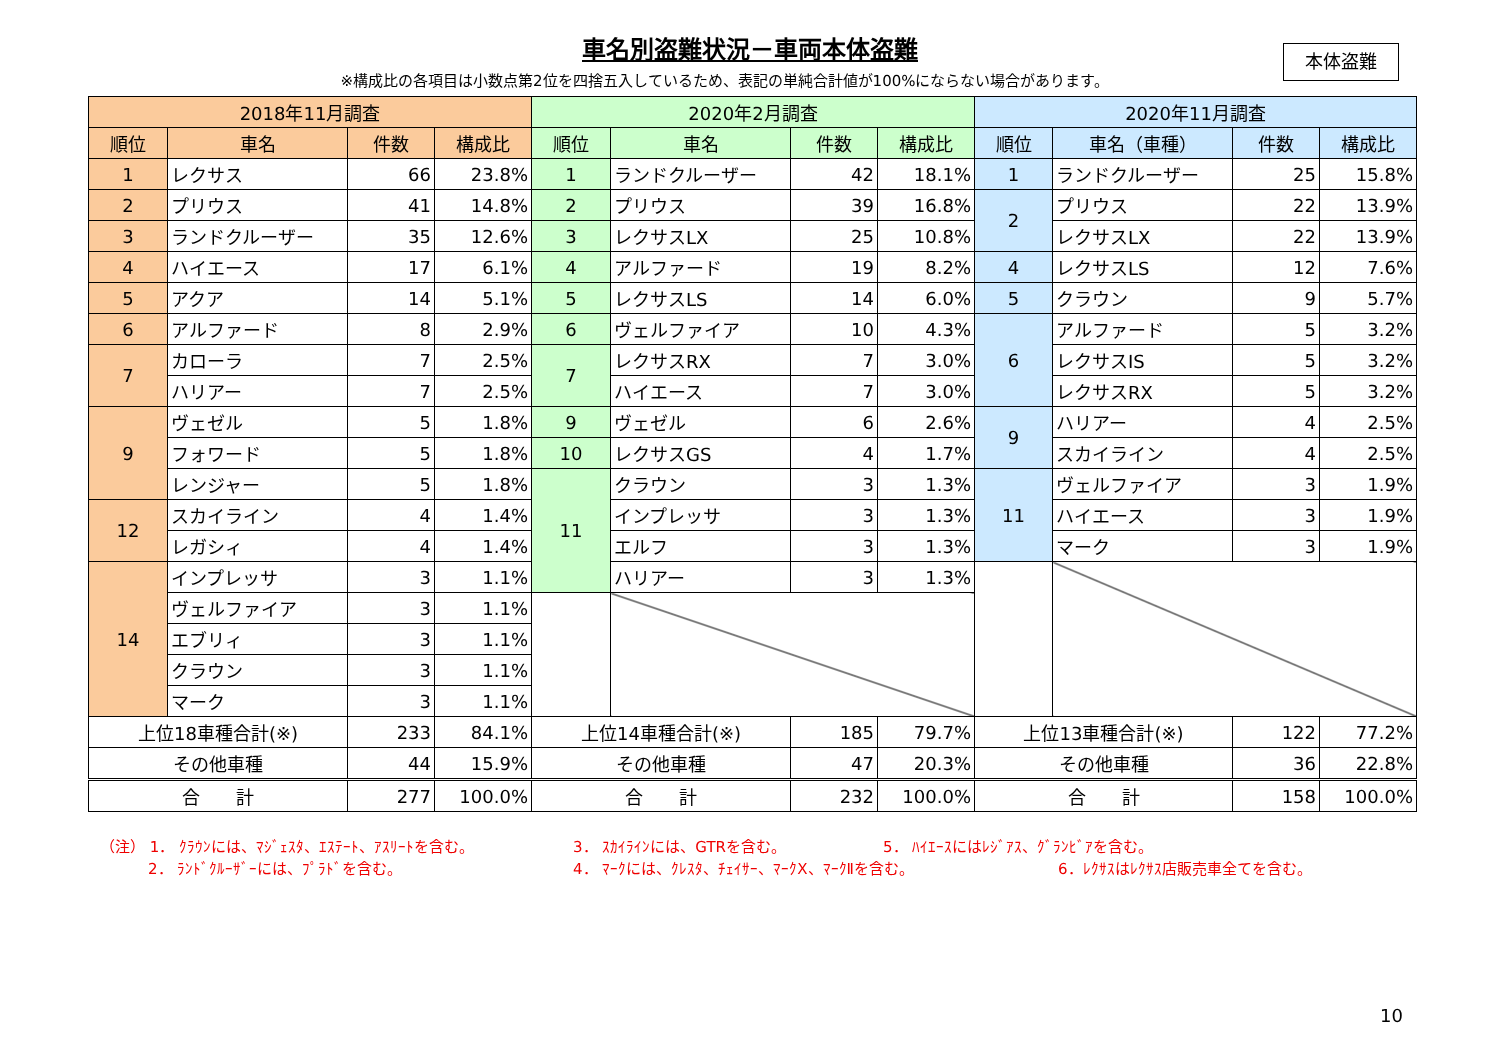車名別盗難状況－車両本体盗難
※構成比の各項目は小数点第2位を四捨五入しているため、表記の単純合計値が100%にならない場合があります。
本体盗難
| 2018年11月調査 | | | | 2020年2月調査 | | | | 2020年11月調査 | | | |
| --- | --- | --- | --- | --- | --- | --- | --- | --- | --- | --- | --- |
| 順位 | 車名 | 件数 | 構成比 | 順位 | 車名 | 件数 | 構成比 | 順位 | 車名（車種） | 件数 | 構成比 |
| 1 | レクサス | 66 | 23.8% | 1 | ランドクルーザー | 42 | 18.1% | 1 | ランドクルーザー | 25 | 15.8% |
| 2 | プリウス | 41 | 14.8% | 2 | プリウス | 39 | 16.8% | 2 | プリウス | 22 | 13.9% |
| 3 | ランドクルーザー | 35 | 12.6% | 3 | レクサスLX | 25 | 10.8% | | レクサスLX | 22 | 13.9% |
| 4 | ハイエース | 17 | 6.1% | 4 | アルファード | 19 | 8.2% | 4 | レクサスLS | 12 | 7.6% |
| 5 | アクア | 14 | 5.1% | 5 | レクサスLS | 14 | 6.0% | 5 | クラウン | 9 | 5.7% |
| 6 | アルファード | 8 | 2.9% | 6 | ヴェルファイア | 10 | 4.3% | 6 | アルファード | 5 | 3.2% |
| 7 | カローラ | 7 | 2.5% | 7 | レクサスRX | 7 | 3.0% | | レクサスIS | 5 | 3.2% |
| | ハリアー | 7 | 2.5% | | ハイエース | 7 | 3.0% | | レクサスRX | 5 | 3.2% |
| 9 | ヴェゼル | 5 | 1.8% | 9 | ヴェゼル | 6 | 2.6% | 9 | ハリアー | 4 | 2.5% |
| | フォワード | 5 | 1.8% | 10 | レクサスGS | 4 | 1.7% | | スカイライン | 4 | 2.5% |
| | レンジャー | 5 | 1.8% | 11 | クラウン | 3 | 1.3% | 11 | ヴェルファイア | 3 | 1.9% |
| 12 | スカイライン | 4 | 1.4% | | インプレッサ | 3 | 1.3% | | ハイエース | 3 | 1.9% |
| | レガシィ | 4 | 1.4% | | エルフ | 3 | 1.3% | | マーク | 3 | 1.9% |
| 14 | インプレッサ | 3 | 1.1% | | ハリアー | 3 | 1.3% | | | | |
| | ヴェルファイア | 3 | 1.1% | | | | | | | | |
| | エブリィ | 3 | 1.1% | | | | | | | | |
| | クラウン | 3 | 1.1% | | | | | | | | |
| | マーク | 3 | 1.1% | | | | | | | | |
| 上位18車種合計(※) | | 233 | 84.1% | 上位14車種合計(※) | | 185 | 79.7% | 上位13車種合計(※) | | 122 | 77.2% |
| その他車種 | | 44 | 15.9% | その他車種 | | 47 | 20.3% | その他車種 | | 36 | 22.8% |
| 合 計 | | 277 | 100.0% | 合 計 | | 232 | 100.0% | 合 計 | | 158 | 100.0% |
（注） 1． ｸﾗｳﾝには、ﾏｼﾞｪｽﾀ、ｴｽﾃｰﾄ、ｱｽﾘｰﾄを含む。 3． ｽｶｲﾗｲﾝには、GTRを含む。 5． ﾊｲｴｰｽにはﾚｼﾞｱｽ、ｸﾞﾗﾝﾋﾞｱを含む。
2． ﾗﾝﾄﾞｸﾙｰｻﾞｰには、ﾌﾟﾗﾄﾞを含む。 4． ﾏｰｸには、ｸﾚｽﾀ、ﾁｪｲｻｰ、ﾏｰｸX、ﾏｰｸⅡを含む。 6．ﾚｸｻｽはﾚｸｻｽ店販売車全てを含む。
10